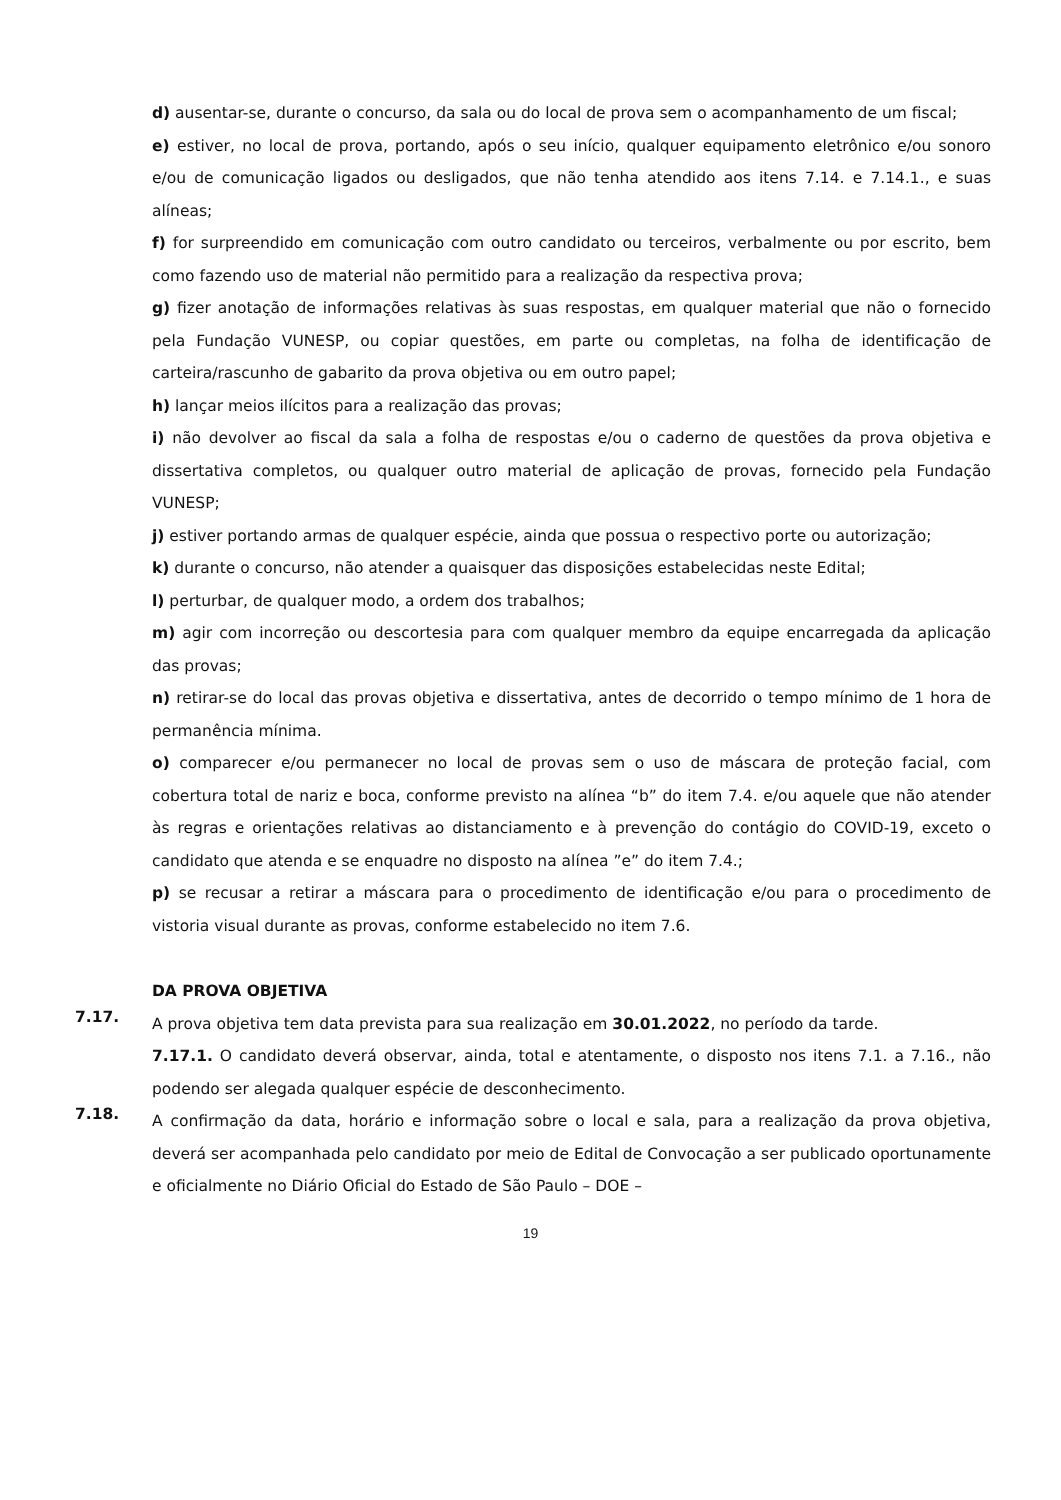d) ausentar-se, durante o concurso, da sala ou do local de prova sem o acompanhamento de um fiscal;
e) estiver, no local de prova, portando, após o seu início, qualquer equipamento eletrônico e/ou sonoro e/ou de comunicação ligados ou desligados, que não tenha atendido aos itens 7.14. e 7.14.1., e suas alíneas;
f) for surpreendido em comunicação com outro candidato ou terceiros, verbalmente ou por escrito, bem como fazendo uso de material não permitido para a realização da respectiva prova;
g) fizer anotação de informações relativas às suas respostas, em qualquer material que não o fornecido pela Fundação VUNESP, ou copiar questões, em parte ou completas, na folha de identificação de carteira/rascunho de gabarito da prova objetiva ou em outro papel;
h) lançar meios ilícitos para a realização das provas;
i) não devolver ao fiscal da sala a folha de respostas e/ou o caderno de questões da prova objetiva e dissertativa completos, ou qualquer outro material de aplicação de provas, fornecido pela Fundação VUNESP;
j) estiver portando armas de qualquer espécie, ainda que possua o respectivo porte ou autorização;
k) durante o concurso, não atender a quaisquer das disposições estabelecidas neste Edital;
l) perturbar, de qualquer modo, a ordem dos trabalhos;
m) agir com incorreção ou descortesia para com qualquer membro da equipe encarregada da aplicação das provas;
n) retirar-se do local das provas objetiva e dissertativa, antes de decorrido o tempo mínimo de 1 hora de permanência mínima.
o) comparecer e/ou permanecer no local de provas sem o uso de máscara de proteção facial, com cobertura total de nariz e boca, conforme previsto na alínea “b” do item 7.4. e/ou aquele que não atender às regras e orientações relativas ao distanciamento e à prevenção do contágio do COVID-19, exceto o candidato que atenda e se enquadre no disposto na alínea ”e” do item 7.4.;
p) se recusar a retirar a máscara para o procedimento de identificação e/ou para o procedimento de vistoria visual durante as provas, conforme estabelecido no item 7.6.
DA PROVA OBJETIVA
7.17.
A prova objetiva tem data prevista para sua realização em 30.01.2022, no período da tarde.
7.17.1. O candidato deverá observar, ainda, total e atentamente, o disposto nos itens 7.1. a 7.16., não podendo ser alegada qualquer espécie de desconhecimento.
7.18.
A confirmação da data, horário e informação sobre o local e sala, para a realização da prova objetiva, deverá ser acompanhada pelo candidato por meio de Edital de Convocação a ser publicado oportunamente e oficialmente no Diário Oficial do Estado de São Paulo – DOE –
19